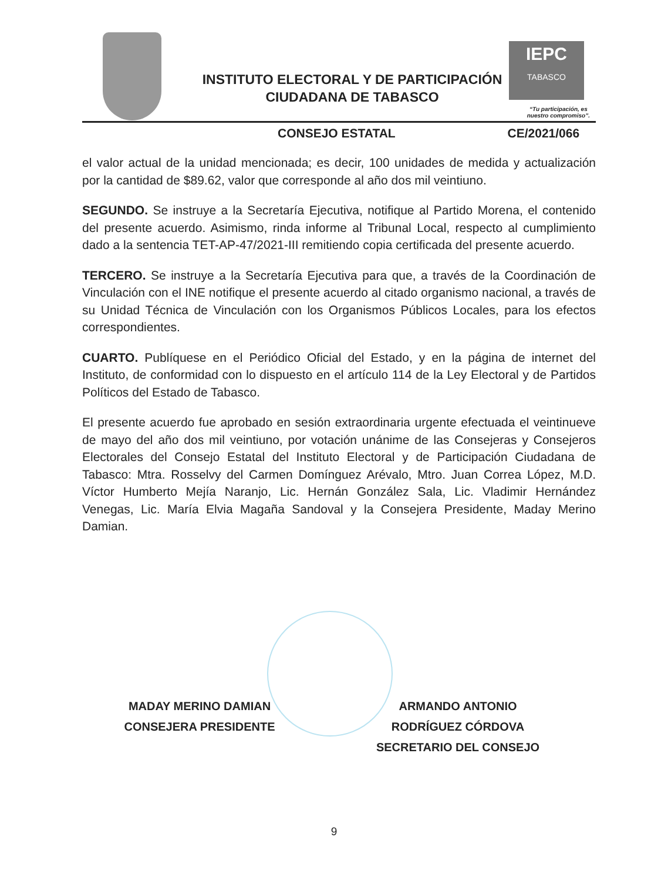INSTITUTO ELECTORAL Y DE PARTICIPACIÓN CIUDADANA DE TABASCO
IEPC
TABASCO
“Tu participación, es
nuestro compromiso”.
CONSEJO ESTATAL CE/2021/066
el valor actual de la unidad mencionada; es decir, 100 unidades de medida y actualización por la cantidad de $89.62, valor que corresponde al año dos mil veintiuno.
SEGUNDO. Se instruye a la Secretaría Ejecutiva, notifique al Partido Morena, el contenido del presente acuerdo. Asimismo, rinda informe al Tribunal Local, respecto al cumplimiento dado a la sentencia TET-AP-47/2021-III remitiendo copia certificada del presente acuerdo.
TERCERO. Se instruye a la Secretaría Ejecutiva para que, a través de la Coordinación de Vinculación con el INE notifique el presente acuerdo al citado organismo nacional, a través de su Unidad Técnica de Vinculación con los Organismos Públicos Locales, para los efectos correspondientes.
CUARTO. Publíquese en el Periódico Oficial del Estado, y en la página de internet del Instituto, de conformidad con lo dispuesto en el artículo 114 de la Ley Electoral y de Partidos Políticos del Estado de Tabasco.
El presente acuerdo fue aprobado en sesión extraordinaria urgente efectuada el veintinueve de mayo del año dos mil veintiuno, por votación unánime de las Consejeras y Consejeros Electorales del Consejo Estatal del Instituto Electoral y de Participación Ciudadana de Tabasco: Mtra. Rosselvy del Carmen Domínguez Arévalo, Mtro. Juan Correa López, M.D. Víctor Humberto Mejía Naranjo, Lic. Hernán González Sala, Lic. Vladimir Hernández Venegas, Lic. María Elvia Magaña Sandoval y la Consejera Presidente, Maday Merino Damian.
MADAY MERINO DAMIAN
CONSEJERA PRESIDENTE
ARMANDO ANTONIO
RODRÍGUEZ CÓRDOVA
SECRETARIO DEL CONSEJO
9